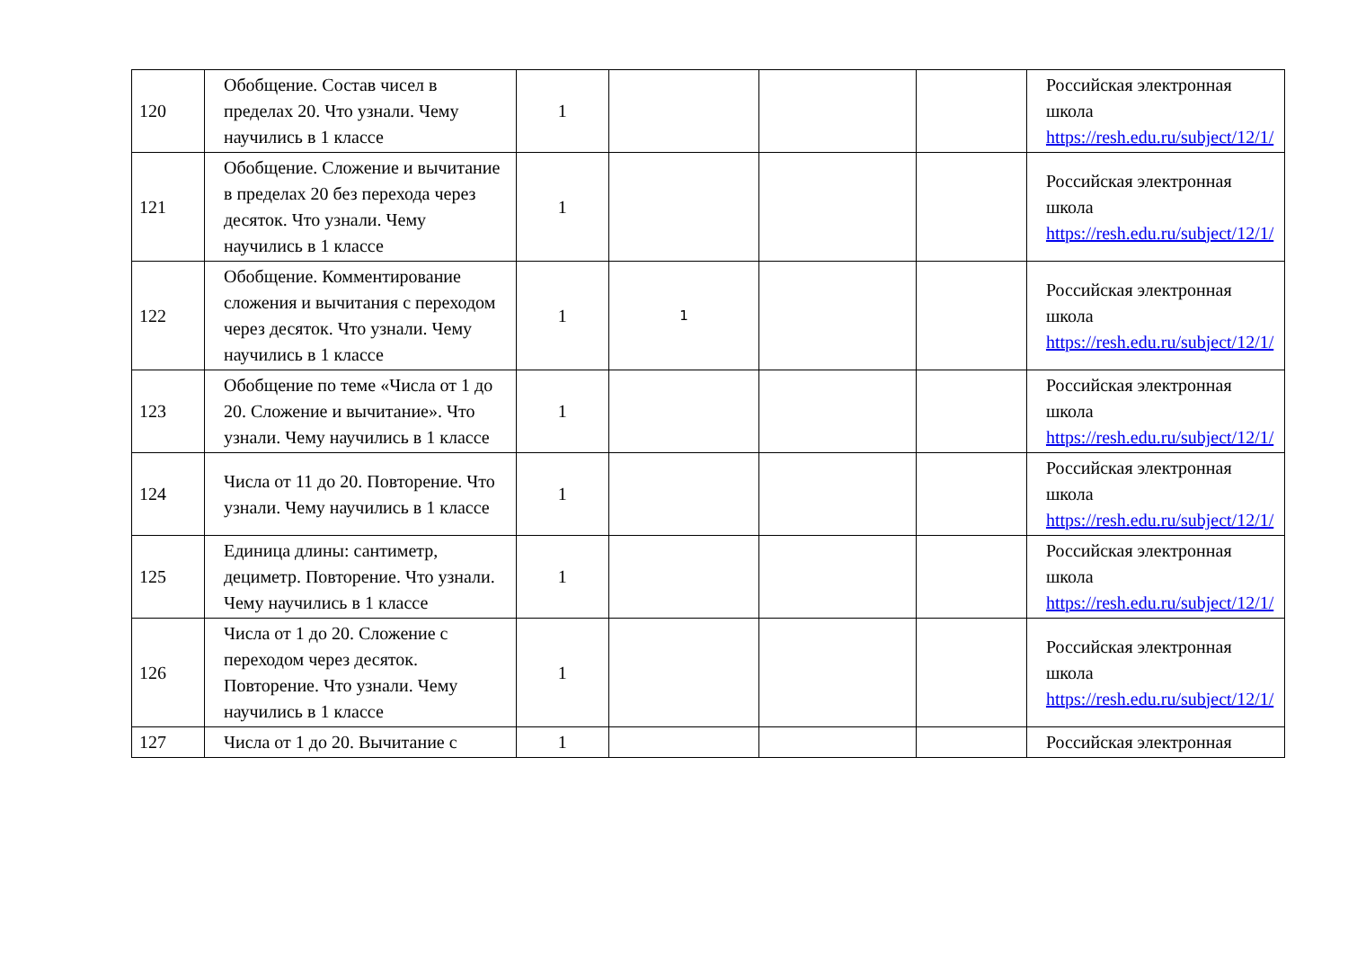| 120 | Обобщение. Состав чисел в пределах 20. Что узнали. Чему научились в 1 классе | 1 | | | | Российская электронная школа https://resh.edu.ru/subject/12/1/ |
| 121 | Обобщение. Сложение и вычитание в пределах 20 без перехода через десяток. Что узнали. Чему научились в 1 классе | 1 | | | | Российская электронная школа https://resh.edu.ru/subject/12/1/ |
| 122 | Обобщение. Комментирование сложения и вычитания с переходом через десяток. Что узнали. Чему научились в 1 классе | 1 | 1 | | | Российская электронная школа https://resh.edu.ru/subject/12/1/ |
| 123 | Обобщение по теме «Числа от 1 до 20. Сложение и вычитание». Что узнали. Чему научились в 1 классе | 1 | | | | Российская электронная школа https://resh.edu.ru/subject/12/1/ |
| 124 | Числа от 11 до 20. Повторение. Что узнали. Чему научились в 1 классе | 1 | | | | Российская электронная школа https://resh.edu.ru/subject/12/1/ |
| 125 | Единица длины: сантиметр, дециметр. Повторение. Что узнали. Чему научились в 1 классе | 1 | | | | Российская электронная школа https://resh.edu.ru/subject/12/1/ |
| 126 | Числа от 1 до 20. Сложение с переходом через десяток. Повторение. Что узнали. Чему научились в 1 классе | 1 | | | | Российская электронная школа https://resh.edu.ru/subject/12/1/ |
| 127 | Числа от 1 до 20. Вычитание с | 1 | | | | Российская электронная |